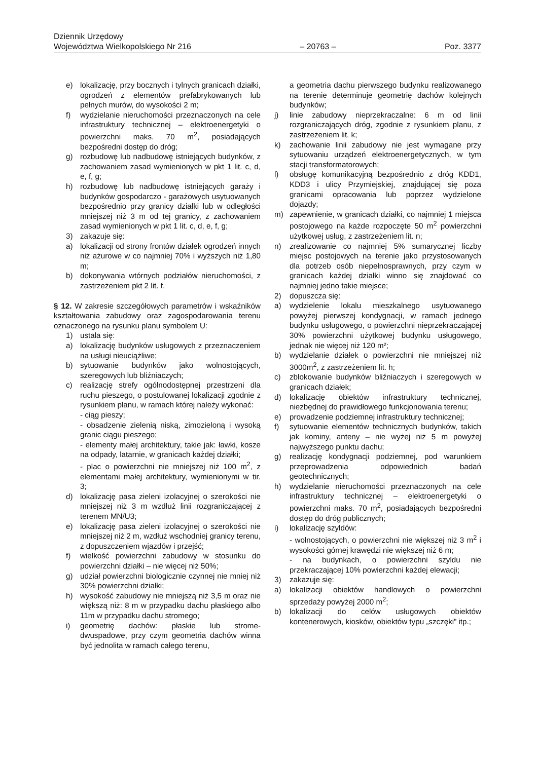Dziennik Urzędowy
Województwa Wielkopolskiego Nr 216 – 20763 – Poz. 3377
e) lokalizację, przy bocznych i tylnych granicach działki, ogrodzeń z elementów prefabrykowanych lub pełnych murów, do wysokości 2 m;
f) wydzielanie nieruchomości przeznaczonych na cele infrastruktury technicznej – elektroenergetyki o powierzchni maks. 70 m<sup>2</sup>, posiadających bezpośredni dostęp do dróg;
g) rozbudowę lub nadbudowę istniejących budynków, z zachowaniem zasad wymienionych w pkt 1 lit. c, d, e, f, g;
h) rozbudowę lub nadbudowę istniejących garaży i budynków gospodarczo - garażowych usytuowanych bezpośrednio przy granicy działki lub w odległości mniejszej niż 3 m od tej granicy, z zachowaniem zasad wymienionych w pkt 1 lit. c, d, e, f, g;
3) zakazuje się:
a) lokalizacji od strony frontów działek ogrodzeń innych niż ażurowe w co najmniej 70% i wyższych niż 1,80 m;
b) dokonywania wtórnych podziałów nieruchomości, z zastrzeżeniem pkt 2 lit. f.
§ 12. W zakresie szczegółowych parametrów i wskaźników kształtowania zabudowy oraz zagospodarowania terenu oznaczonego na rysunku planu symbolem U:
1) ustala się:
a) lokalizację budynków usługowych z przeznaczeniem na usługi nieuciążliwe;
b) sytuowanie budynków jako wolnostojących, szeregowych lub bliźniaczych;
c) realizację strefy ogólnodostępnej przestrzeni dla ruchu pieszego, o postulowanej lokalizacji zgodnie z rysunkiem planu, w ramach której należy wykonać:
- ciąg pieszy;
- obsadzenie zielenią niską, zimozieloną i wysoką granic ciągu pieszego;
- elementy małej architektury, takie jak: ławki, kosze na odpady, latarnie, w granicach każdej działki;
- plac o powierzchni nie mniejszej niż 100 m<sup>2</sup>, z elementami małej architektury, wymienionymi w tir. 3;
d) lokalizację pasa zieleni izolacyjnej o szerokości nie mniejszej niż 3 m wzdłuż linii rozgraniczającej z terenem MN/U3;
e) lokalizację pasa zieleni izolacyjnej o szerokości nie mniejszej niż 2 m, wzdłuż wschodniej granicy terenu, z dopuszczeniem wjazdów i przejść;
f) wielkość powierzchni zabudowy w stosunku do powierzchni działki – nie więcej niż 50%;
g) udział powierzchni biologicznie czynnej nie mniej niż 30% powierzchni działki;
h) wysokość zabudowy nie mniejszą niż 3,5 m oraz nie większą niż: 8 m w przypadku dachu płaskiego albo 11m w przypadku dachu stromego;
i) geometrię dachów: płaskie lub strome- dwuspadowe, przy czym geometria dachów winna być jednolita w ramach całego terenu,
a geometria dachu pierwszego budynku realizowanego na terenie determinuje geometrię dachów kolejnych budynków;
j) linie zabudowy nieprzekraczalne: 6 m od linii rozgraniczających dróg, zgodnie z rysunkiem planu, z zastrzeżeniem lit. k;
k) zachowanie linii zabudowy nie jest wymagane przy sytuowaniu urządzeń elektroenergetycznych, w tym stacji transformatorowych;
l) obsługę komunikacyjną bezpośrednio z dróg KDD1, KDD3 i ulicy Przymiejskiej, znajdującej się poza granicami opracowania lub poprzez wydzielone dojazdy;
m) zapewnienie, w granicach działki, co najmniej 1 miejsca postojowego na każde rozpoczęte 50 m<sup>2</sup> powierzchni użytkowej usług, z zastrzeżeniem lit. n;
n) zrealizowanie co najmniej 5% sumarycznej liczby miejsc postojowych na terenie jako przystosowanych dla potrzeb osób niepełnosprawnych, przy czym w granicach każdej działki winno się znajdować co najmniej jedno takie miejsce;
2) dopuszcza się:
a) wydzielenie lokalu mieszkalnego usytuowanego powyżej pierwszej kondygnacji, w ramach jednego budynku usługowego, o powierzchni nieprzekraczającej 30% powierzchni użytkowej budynku usługowego, jednak nie więcej niż 120 m²;
b) wydzielanie działek o powierzchni nie mniejszej niż 3000m<sup>2</sup>, z zastrzeżeniem lit. h;
c) zblokowanie budynków bliźniaczych i szeregowych w granicach działek;
d) lokalizację obiektów infrastruktury technicznej, niezbędnej do prawidłowego funkcjonowania terenu;
e) prowadzenie podziemnej infrastruktury technicznej;
f) sytuowanie elementów technicznych budynków, takich jak kominy, anteny – nie wyżej niż 5 m powyżej najwyższego punktu dachu;
g) realizację kondygnacji podziemnej, pod warunkiem przeprowadzenia odpowiednich badań geotechnicznych;
h) wydzielanie nieruchomości przeznaczonych na cele infrastruktury technicznej – elektroenergetyki o powierzchni maks. 70 m<sup>2</sup>, posiadających bezpośredni dostęp do dróg publicznych;
i) lokalizację szyldów:
- wolnostojących, o powierzchni nie większej niż 3 m<sup>2</sup> i wysokości górnej krawędzi nie większej niż 6 m;
- na budynkach, o powierzchni szyldu nie przekraczającej 10% powierzchni każdej elewacji;
3) zakazuje się:
a) lokalizacji obiektów handlowych o powierzchni sprzedaży powyżej 2000 m<sup>2</sup>;
b) lokalizacji do celów usługowych obiektów kontenerowych, kiosków, obiektów typu „szczęki” itp.;